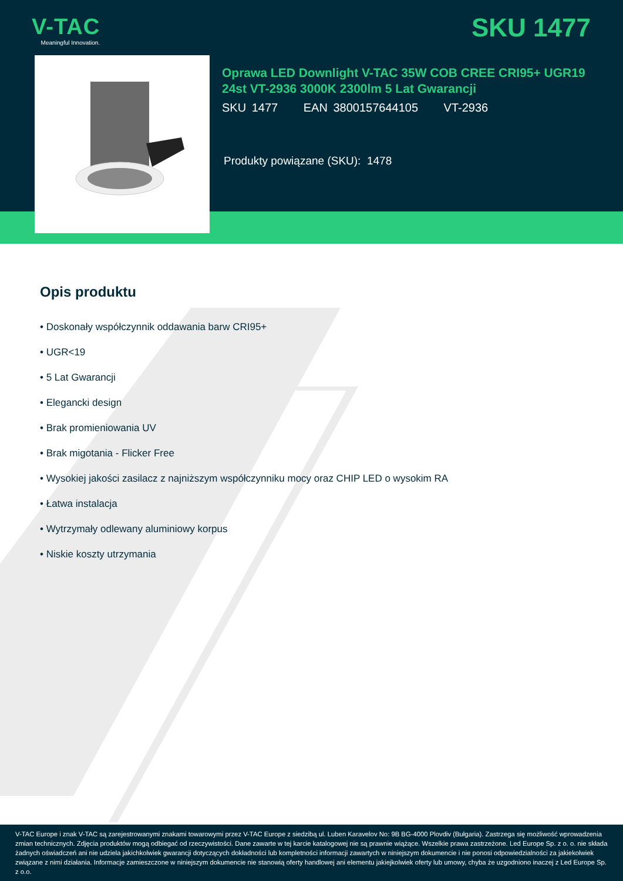V-TAC
Meaningful Innovation.
SKU 1477
Oprawa LED Downlight V-TAC 35W COB CREE CRI95+ UGR19 24st VT-2936 3000K 2300lm 5 Lat Gwarancji
SKU 1477 EAN 3800157644105 VT-2936
Produkty powiązane (SKU): 1478
Opis produktu
• Doskonały współczynnik oddawania barw CRI95+
• UGR<19
• 5 Lat Gwarancji
• Elegancki design
• Brak promieniowania UV
• Brak migotania - Flicker Free
• Wysokiej jakości zasilacz z najniższym współczynniku mocy oraz CHIP LED o wysokim RA
• Łatwa instalacja
• Wytrzymały odlewany aluminiowy korpus
• Niskie koszty utrzymania
V-TAC Europe i znak V-TAC są zarejestrowanymi znakami towarowymi przez V-TAC Europe z siedzibą ul. Luben Karavelov No: 9B BG-4000 Plovdiv (Bułgaria). Zastrzega się możliwość wprowadzenia zmian technicznych. Zdjęcia produktów mogą odbiegać od rzeczywistości. Dane zawarte w tej karcie katalogowej nie są prawnie wiążące. Wszelkie prawa zastrzeżone. Led Europe Sp. z o. o. nie składa żadnych oświadczeń ani nie udziela jakichkolwiek gwarancji dotyczących dokładności lub kompletności informacji zawartych w niniejszym dokumencie i nie ponosi odpowiedzialności za jakiekolwiek związane z nimi działania. Informacje zamieszczone w niniejszym dokumencie nie stanowią oferty handlowej ani elementu jakiejkolwiek oferty lub umowy, chyba że uzgodniono inaczej z Led Europe Sp. z o.o.